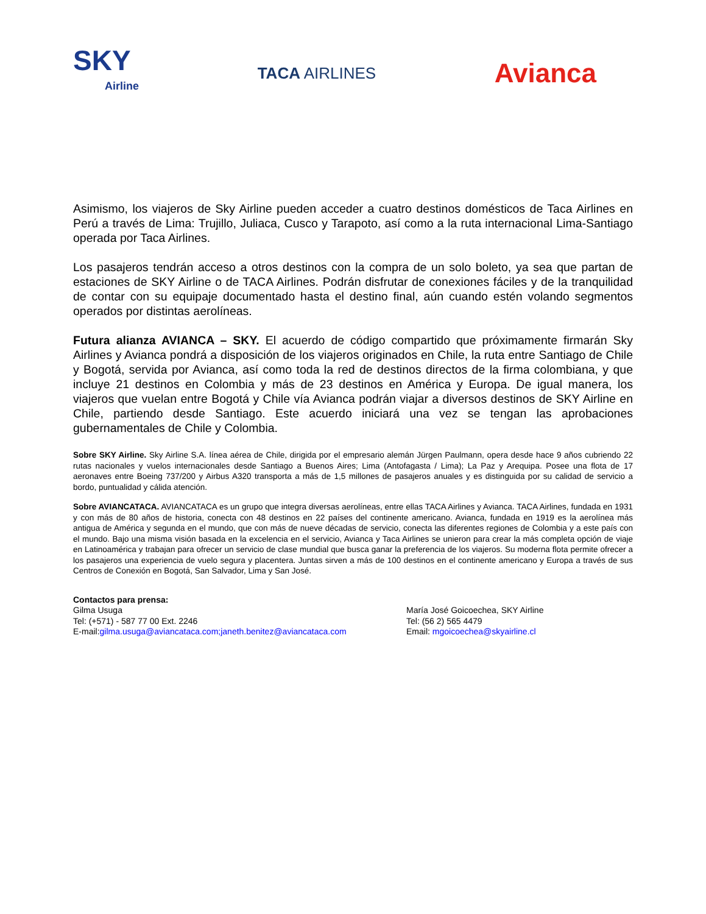SKY
Airline
TACA AIRLINES
Avianca
Asimismo, los viajeros de Sky Airline pueden acceder a cuatro destinos domésticos de Taca Airlines en Perú a través de Lima: Trujillo, Juliaca, Cusco y Tarapoto, así como a la ruta internacional Lima-Santiago operada por Taca Airlines.
Los pasajeros tendrán acceso a otros destinos con la compra de un solo boleto, ya sea que partan de estaciones de SKY Airline o de TACA Airlines. Podrán disfrutar de conexiones fáciles y de la tranquilidad de contar con su equipaje documentado hasta el destino final, aún cuando estén volando segmentos operados por distintas aerolíneas.
Futura alianza AVIANCA – SKY. El acuerdo de código compartido que próximamente firmarán Sky Airlines y Avianca pondrá a disposición de los viajeros originados en Chile, la ruta entre Santiago de Chile y Bogotá, servida por Avianca, así como toda la red de destinos directos de la firma colombiana, y que incluye 21 destinos en Colombia y más de 23 destinos en América y Europa. De igual manera, los viajeros que vuelan entre Bogotá y Chile vía Avianca podrán viajar a diversos destinos de SKY Airline en Chile, partiendo desde Santiago. Este acuerdo iniciará una vez se tengan las aprobaciones gubernamentales de Chile y Colombia.
Sobre SKY Airline. Sky Airline S.A. línea aérea de Chile, dirigida por el empresario alemán Jürgen Paulmann, opera desde hace 9 años cubriendo 22 rutas nacionales y vuelos internacionales desde Santiago a Buenos Aires; Lima (Antofagasta / Lima); La Paz y Arequipa. Posee una flota de 17 aeronaves entre Boeing 737/200 y Airbus A320 transporta a más de 1,5 millones de pasajeros anuales y es distinguida por su calidad de servicio a bordo, puntualidad y cálida atención.
Sobre AVIANCATACA. AVIANCATACA es un grupo que integra diversas aerolíneas, entre ellas TACA Airlines y Avianca. TACA Airlines, fundada en 1931 y con más de 80 años de historia, conecta con 48 destinos en 22 países del continente americano. Avianca, fundada en 1919 es la aerolínea más antigua de América y segunda en el mundo, que con más de nueve décadas de servicio, conecta las diferentes regiones de Colombia y a este país con el mundo. Bajo una misma visión basada en la excelencia en el servicio, Avianca y Taca Airlines se unieron para crear la más completa opción de viaje en Latinoamérica y trabajan para ofrecer un servicio de clase mundial que busca ganar la preferencia de los viajeros. Su moderna flota permite ofrecer a los pasajeros una experiencia de vuelo segura y placentera. Juntas sirven a más de 100 destinos en el continente americano y Europa a través de sus Centros de Conexión en Bogotá, San Salvador, Lima y San José.
Contactos para prensa:
Gilma Usuga
Tel: (+571) - 587 77 00 Ext. 2246
E-mail:gilma.usuga@aviancataca.com;janeth.benitez@aviancataca.com
María José Goicoechea, SKY Airline
Tel: (56 2) 565 4479
Email: mgoicoechea@skyairline.cl